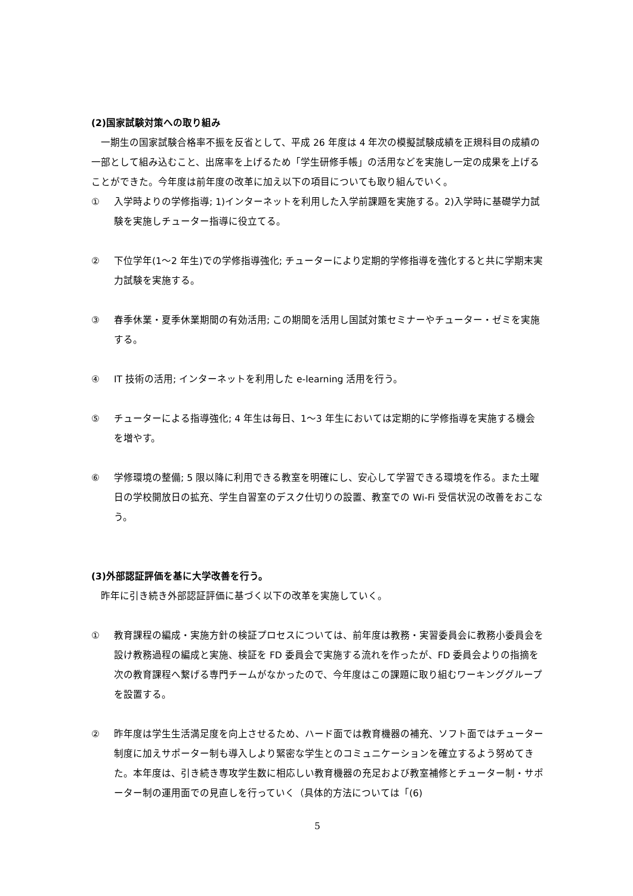(2)国家試験対策への取り組み
　一期生の国家試験合格率不振を反省として、平成 26 年度は 4 年次の模擬試験成績を正規科目の成績の一部として組み込むこと、出席率を上げるため「学生研修手帳」の活用などを実施し一定の成果を上げることができた。今年度は前年度の改革に加え以下の項目についても取り組んでいく。
① 入学時よりの学修指導; 1)インターネットを利用した入学前課題を実施する。2)入学時に基礎学力試験を実施しチューター指導に役立てる。
② 下位学年(1～2 年生)での学修指導強化; チューターにより定期的学修指導を強化すると共に学期末実力試験を実施する。
③ 春季休業・夏季休業期間の有効活用; この期間を活用し国試対策セミナーやチューター・ゼミを実施する。
④ IT 技術の活用; インターネットを利用した e-learning 活用を行う。
⑤ チューターによる指導強化; 4 年生は毎日、1～3 年生においては定期的に学修指導を実施する機会を増やす。
⑥ 学修環境の整備; 5 限以降に利用できる教室を明確にし、安心して学習できる環境を作る。また土曜日の学校開放日の拡充、学生自習室のデスク仕切りの設置、教室での Wi-Fi 受信状況の改善をおこなう。
(3)外部認証評価を基に大学改善を行う。
　昨年に引き続き外部認証評価に基づく以下の改革を実施していく。
① 教育課程の編成・実施方針の検証プロセスについては、前年度は教務・実習委員会に教務小委員会を設け教務過程の編成と実施、検証を FD 委員会で実施する流れを作ったが、FD 委員会よりの指摘を次の教育課程へ繋げる専門チームがなかったので、今年度はこの課題に取り組むワーキンググループを設置する。
② 昨年度は学生生活満足度を向上させるため、ハード面では教育機器の補充、ソフト面ではチューター制度に加えサポーター制も導入しより緊密な学生とのコミュニケーションを確立するよう努めてきた。本年度は、引き続き専攻学生数に相応しい教育機器の充足および教室補修とチューター制・サポーター制の運用面での見直しを行っていく（具体的方法については「(6)
5